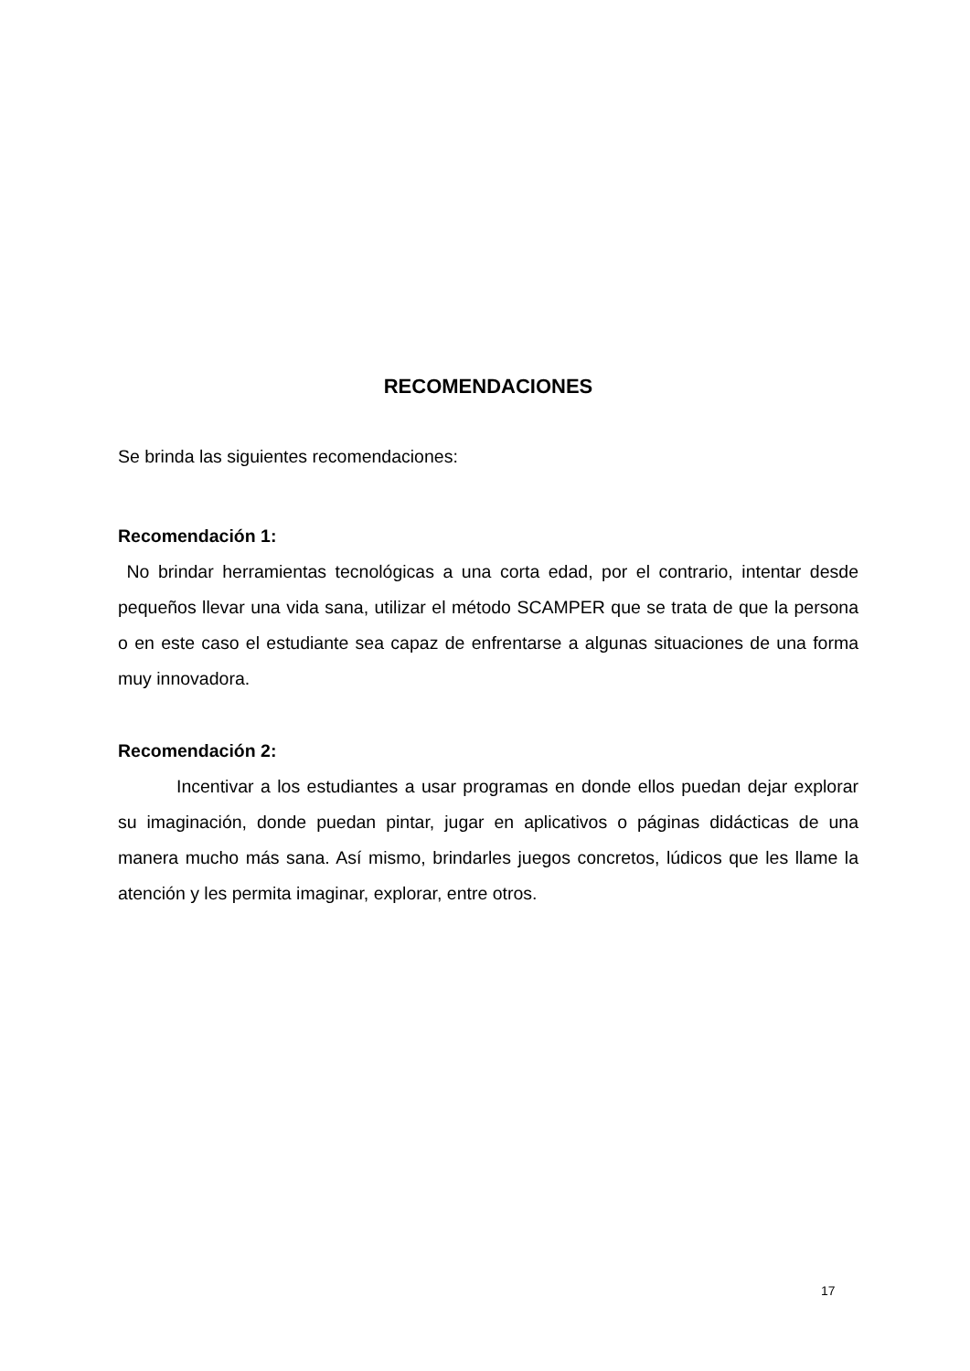RECOMENDACIONES
Se brinda las siguientes recomendaciones:
Recomendación 1:
No brindar herramientas tecnológicas a una corta edad, por el contrario, intentar desde pequeños llevar una vida sana, utilizar el método SCAMPER que se trata de que la persona o en este caso el estudiante sea capaz de enfrentarse a algunas situaciones de una forma muy innovadora.
Recomendación 2:
Incentivar a los estudiantes a usar programas en donde ellos puedan dejar explorar su imaginación, donde puedan pintar, jugar en aplicativos o páginas didácticas de una manera mucho más sana. Así mismo, brindarles juegos concretos, lúdicos que les llame la atención y les permita imaginar, explorar, entre otros.
17